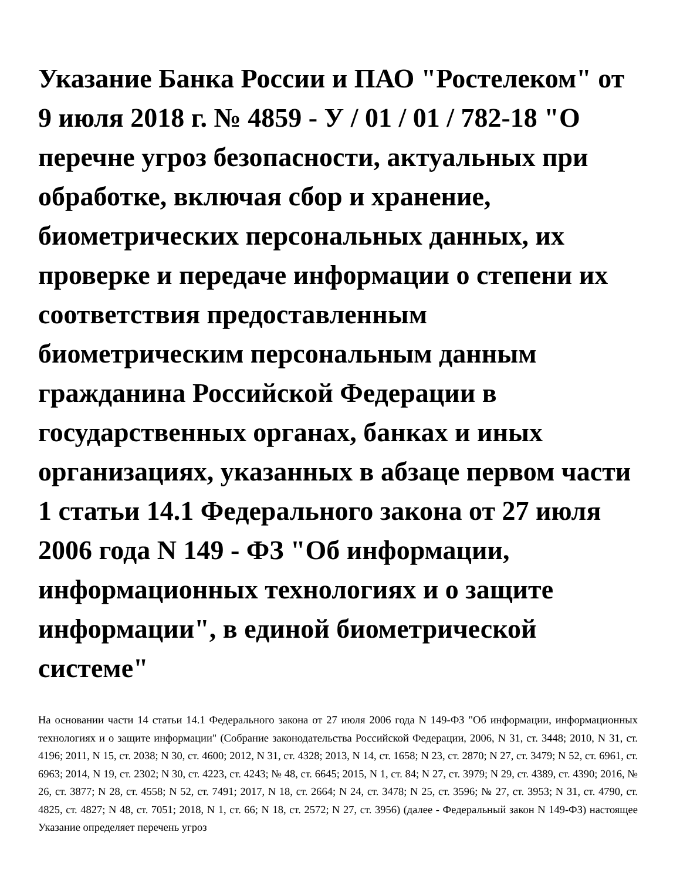Указание Банка России и ПАО "Ростелеком" от 9 июля 2018 г. № 4859 - У / 01 / 01 / 782-18 "О перечне угроз безопасности, актуальных при обработке, включая сбор и хранение, биометрических персональных данных, их проверке и передаче информации о степени их соответствия предоставленным биометрическим персональным данным гражданина Российской Федерации в государственных органах, банках и иных организациях, указанных в абзаце первом части 1 статьи 14.1 Федерального закона от 27 июля 2006 года N 149 - ФЗ "Об информации, информационных технологиях и о защите информации", в единой биометрической системе"
На основании части 14 статьи 14.1 Федерального закона от 27 июля 2006 года N 149-ФЗ "Об информации, информационных технологиях и о защите информации" (Собрание законодательства Российской Федерации, 2006, N 31, ст. 3448; 2010, N 31, ст. 4196; 2011, N 15, ст. 2038; N 30, ст. 4600; 2012, N 31, ст. 4328; 2013, N 14, ст. 1658; N 23, ст. 2870; N 27, ст. 3479; N 52, ст. 6961, ст. 6963; 2014, N 19, ст. 2302; N 30, ст. 4223, ст. 4243; № 48, ст. 6645; 2015, N 1, ст. 84; N 27, ст. 3979; N 29, ст. 4389, ст. 4390; 2016, № 26, ст. 3877; N 28, ст. 4558; N 52, ст. 7491; 2017, N 18, ст. 2664; N 24, ст. 3478; N 25, ст. 3596; № 27, ст. 3953; N 31, ст. 4790, ст. 4825, ст. 4827; N 48, ст. 7051; 2018, N 1, ст. 66; N 18, ст. 2572; N 27, ст. 3956) (далее - Федеральный закон N 149-ФЗ) настоящее Указание определяет перечень угроз